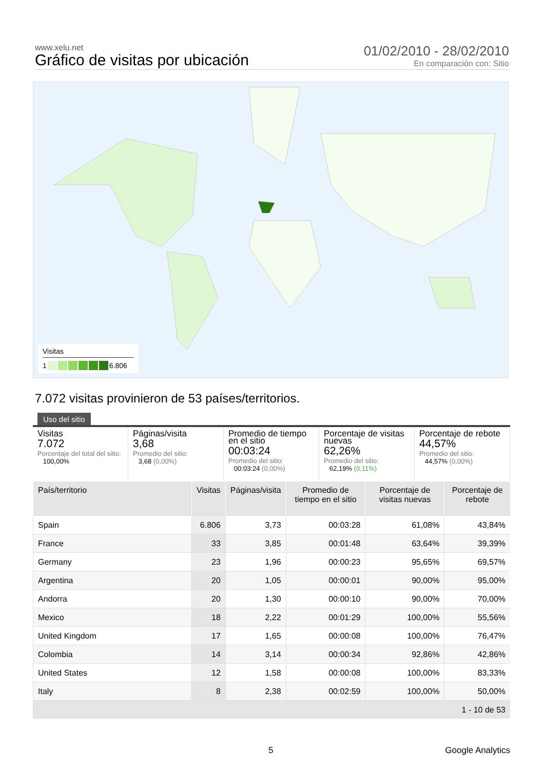www.xelu.net
Gráfico de visitas por ubicación
01/02/2010 - 28/02/2010
En comparación con: Sitio
Visitas
1 6.806
7.072 visitas provinieron de 53 países/territorios.
Uso del sitio
Visitas
7.072
Porcentaje del total del sitio:
100,00%
Páginas/visita
3,68
Promedio del sitio:
3,68 (0,00%)
Promedio de tiempo en el sitio
00:03:24
Promedio del sitio:
00:03:24 (0,00%)
Porcentaje de visitas nuevas
62,26%
Promedio del sitio:
62,19% (0,11%)
Porcentaje de rebote
44,57%
Promedio del sitio:
44,57% (0,00%)
| País/territorio | Visitas | Páginas/visita | Promedio de tiempo en el sitio | Porcentaje de visitas nuevas | Porcentaje de rebote |
| --- | --- | --- | --- | --- | --- |
| Spain | 6.806 | 3,73 | 00:03:28 | 61,08% | 43,84% |
| France | 33 | 3,85 | 00:01:48 | 63,64% | 39,39% |
| Germany | 23 | 1,96 | 00:00:23 | 95,65% | 69,57% |
| Argentina | 20 | 1,05 | 00:00:01 | 90,00% | 95,00% |
| Andorra | 20 | 1,30 | 00:00:10 | 90,00% | 70,00% |
| Mexico | 18 | 2,22 | 00:01:29 | 100,00% | 55,56% |
| United Kingdom | 17 | 1,65 | 00:00:08 | 100,00% | 76,47% |
| Colombia | 14 | 3,14 | 00:00:34 | 92,86% | 42,86% |
| United States | 12 | 1,58 | 00:00:08 | 100,00% | 83,33% |
| Italy | 8 | 2,38 | 00:02:59 | 100,00% | 50,00% |
| 1 - 10 de 53 | | | | | |
5 Google Analytics